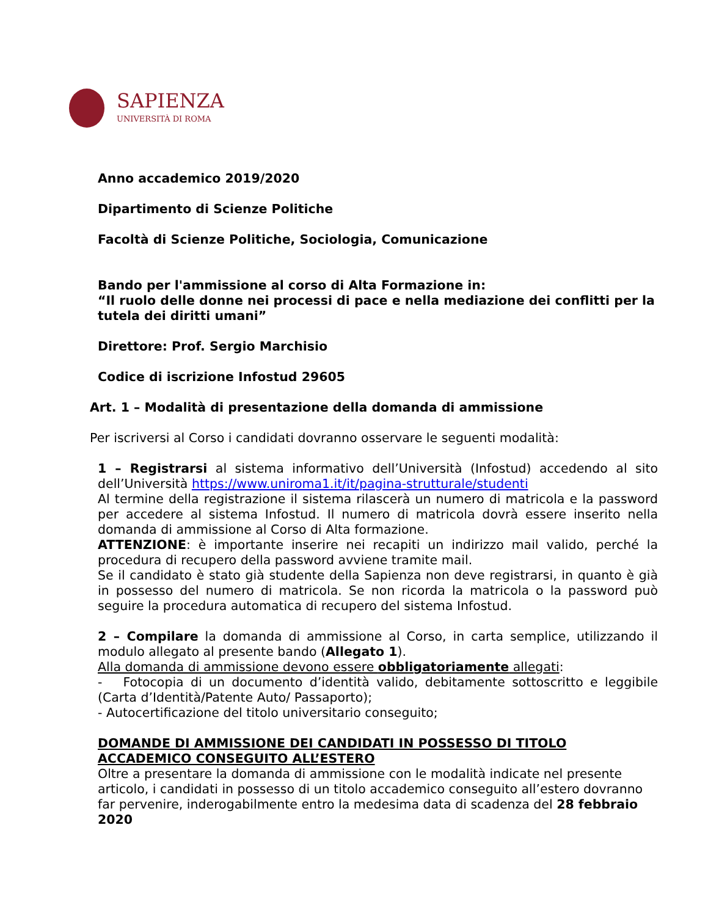SAPIENZA
UNIVERSITÀ DI ROMA
Anno accademico 2019/2020
Dipartimento di Scienze Politiche
Facoltà di Scienze Politiche, Sociologia, Comunicazione
Bando per l'ammissione al corso di Alta Formazione in:
“Il ruolo delle donne nei processi di pace e nella mediazione dei conflitti per la tutela dei diritti umani”
Direttore: Prof. Sergio Marchisio
Codice di iscrizione Infostud 29605
Art. 1 – Modalità di presentazione della domanda di ammissione
Per iscriversi al Corso i candidati dovranno osservare le seguenti modalità:
1 – Registrarsi al sistema informativo dell’Università (Infostud) accedendo al sito dell’Università https://www.uniroma1.it/it/pagina-strutturale/studenti
Al termine della registrazione il sistema rilascerà un numero di matricola e la password per accedere al sistema Infostud. Il numero di matricola dovrà essere inserito nella domanda di ammissione al Corso di Alta formazione.
ATTENZIONE: è importante inserire nei recapiti un indirizzo mail valido, perché la procedura di recupero della password avviene tramite mail.
Se il candidato è stato già studente della Sapienza non deve registrarsi, in quanto è già in possesso del numero di matricola. Se non ricorda la matricola o la password può seguire la procedura automatica di recupero del sistema Infostud.
2 – Compilare la domanda di ammissione al Corso, in carta semplice, utilizzando il modulo allegato al presente bando (Allegato 1).
Alla domanda di ammissione devono essere obbligatoriamente allegati:
- Fotocopia di un documento d’identità valido, debitamente sottoscritto e leggibile (Carta d’Identità/Patente Auto/ Passaporto);
- Autocertificazione del titolo universitario conseguito;
DOMANDE DI AMMISSIONE DEI CANDIDATI IN POSSESSO DI TITOLO ACCADEMICO CONSEGUITO ALL’ESTERO
Oltre a presentare la domanda di ammissione con le modalità indicate nel presente articolo, i candidati in possesso di un titolo accademico conseguito all’estero dovranno far pervenire, inderogabilmente entro la medesima data di scadenza del 28 febbraio 2020